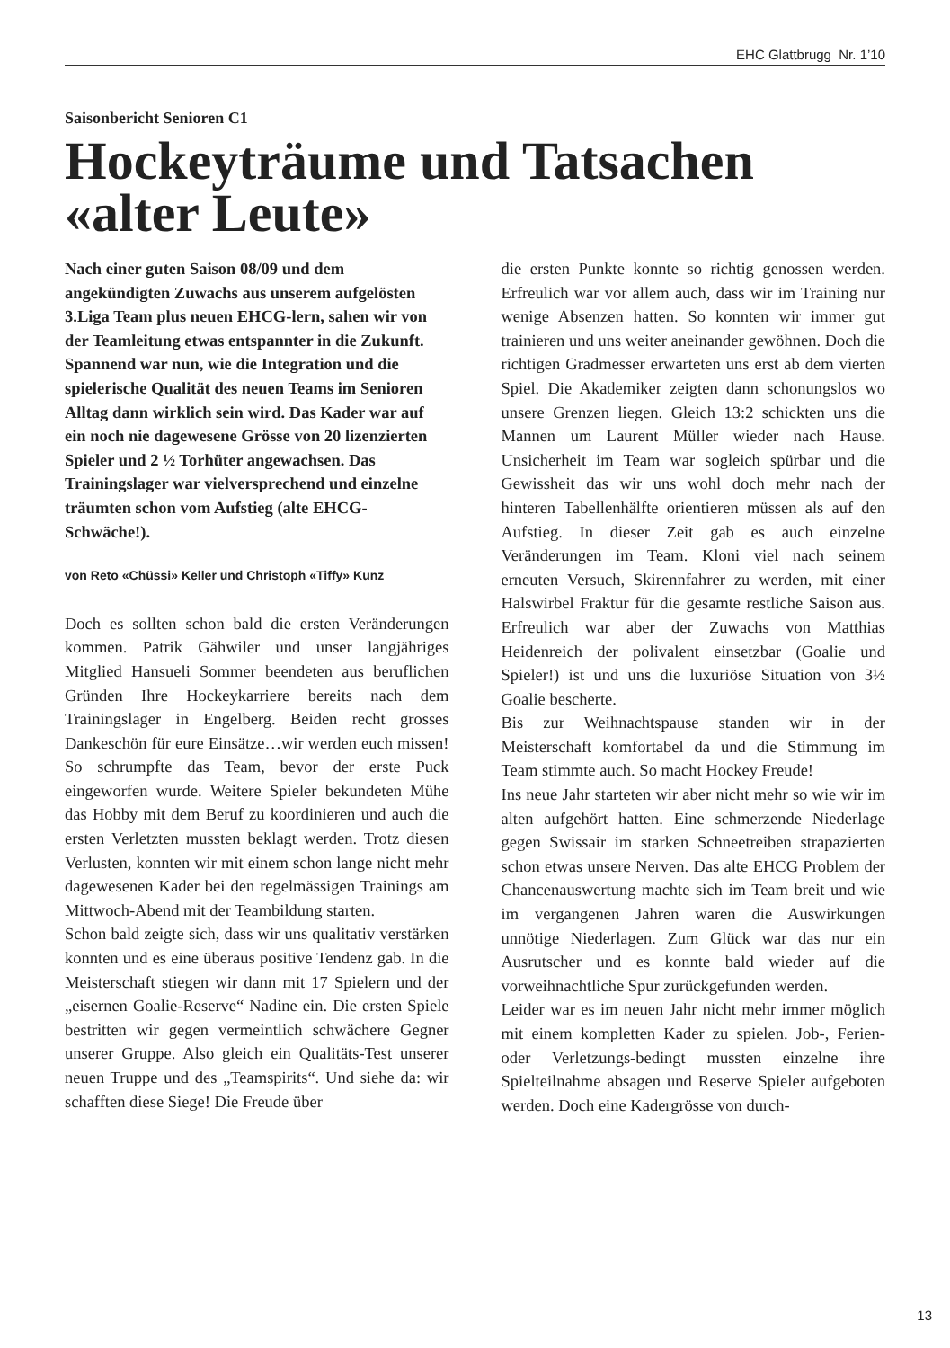EHC Glattbrugg Nr. 1’10
Saisonbericht Senioren C1
Hockeyträume und Tatsachen «alter Leute»
Nach einer guten Saison 08/09 und dem angekündigten Zuwachs aus unserem aufgelösten 3.Liga Team plus neuen EHCG-lern, sahen wir von der Teamleitung etwas entspannter in die Zukunft. Spannend war nun, wie die Integration und die spielerische Qualität des neuen Teams im Senioren Alltag dann wirklich sein wird. Das Kader war auf ein noch nie dagewesene Grösse von 20 lizenzierten Spieler und 2 ½ Torhüter angewachsen. Das Trainingslager war vielversprechend und einzelne träumten schon vom Aufstieg (alte EHCG-Schwäche!).
von Reto «Chüssi» Keller und Christoph «Tiffy» Kunz
Doch es sollten schon bald die ersten Veränderungen kommen. Patrik Gähwiler und unser langjähriges Mitglied Hansueli Sommer beendeten aus beruflichen Gründen Ihre Hockeykarriere bereits nach dem Trainingslager in Engelberg. Beiden recht grosses Dankeschön für eure Einsätze…wir werden euch missen! So schrumpfte das Team, bevor der erste Puck eingeworfen wurde. Weitere Spieler bekundeten Mühe das Hobby mit dem Beruf zu koordinieren und auch die ersten Verletzten mussten beklagt werden. Trotz diesen Verlusten, konnten wir mit einem schon lange nicht mehr dagewesenen Kader bei den regelmässigen Trainings am Mittwoch-Abend mit der Teambildung starten.
Schon bald zeigte sich, dass wir uns qualitativ verstärken konnten und es eine überaus positive Tendenz gab. In die Meisterschaft stiegen wir dann mit 17 Spielern und der „eisernen Goalie-Reserve“ Nadine ein. Die ersten Spiele bestritten wir gegen vermeintlich schwächere Gegner unserer Gruppe. Also gleich ein Qualitäts-Test unserer neuen Truppe und des „Teamspirits“. Und siehe da: wir schafften diese Siege! Die Freude über
die ersten Punkte konnte so richtig genossen werden. Erfreulich war vor allem auch, dass wir im Training nur wenige Absenzen hatten. So konnten wir immer gut trainieren und uns weiter aneinander gewöhnen. Doch die richtigen Gradmesser erwarteten uns erst ab dem vierten Spiel. Die Akademiker zeigten dann schonungslos wo unsere Grenzen liegen. Gleich 13:2 schickten uns die Mannen um Laurent Müller wieder nach Hause. Unsicherheit im Team war sogleich spürbar und die Gewissheit das wir uns wohl doch mehr nach der hinteren Tabellenhälfte orientieren müssen als auf den Aufstieg. In dieser Zeit gab es auch einzelne Veränderungen im Team. Kloni viel nach seinem erneuten Versuch, Skirennfahrer zu werden, mit einer Halswirbel Fraktur für die gesamte restliche Saison aus. Erfreulich war aber der Zuwachs von Matthias Heidenreich der polivalent einsetzbar (Goalie und Spieler!) ist und uns die luxuriöse Situation von 3½ Goalie bescherte.
Bis zur Weihnachtspause standen wir in der Meisterschaft komfortabel da und die Stimmung im Team stimmte auch. So macht Hockey Freude!
Ins neue Jahr starteten wir aber nicht mehr so wie wir im alten aufgehört hatten. Eine schmerzende Niederlage gegen Swissair im starken Schneetreiben strapazierten schon etwas unsere Nerven. Das alte EHCG Problem der Chancenauswertung machte sich im Team breit und wie im vergangenen Jahren waren die Auswirkungen unnötige Niederlagen. Zum Glück war das nur ein Ausrutscher und es konnte bald wieder auf die vorweihnachtliche Spur zurückgefunden werden.
Leider war es im neuen Jahr nicht mehr immer möglich mit einem kompletten Kader zu spielen. Job-, Ferien- oder Verletzungs-bedingt mussten einzelne ihre Spielteilnahme absagen und Reserve Spieler aufgeboten werden. Doch eine Kadergrösse von durch-
13